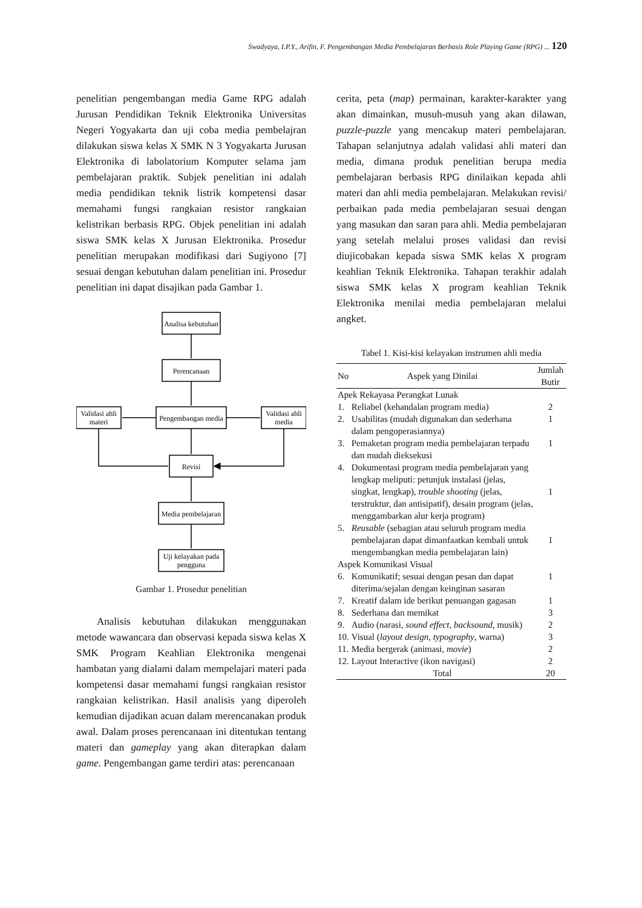Swadyaya, I.P.Y., Arifin, F. Pengembangan Media Pembelajaran Berbasis Role Playing Game (RPG) ... 120
penelitian pengembangan media Game RPG adalah Jurusan Pendidikan Teknik Elektronika Universitas Negeri Yogyakarta dan uji coba media pembelajran dilakukan siswa kelas X SMK N 3 Yogyakarta Jurusan Elektronika di labolatorium Komputer selama jam pembelajaran praktik. Subjek penelitian ini adalah media pendidikan teknik listrik kompetensi dasar memahami fungsi rangkaian resistor rangkaian kelistrikan berbasis RPG. Objek penelitian ini adalah siswa SMK kelas X Jurusan Elektronika. Prosedur penelitian merupakan modifikasi dari Sugiyono [7] sesuai dengan kebutuhan dalam penelitian ini. Prosedur penelitian ini dapat disajikan pada Gambar 1.
Analisa kebutuhan
Perencanaan
Pengembangan media
Validasi ahli
materi
Validasi ahli
media
Revisi
Media pembelajaran
Uji kelayakan pada
pengguna
Gambar 1. Prosedur penelitian
  Analisis kebutuhan dilakukan menggunakan metode wawancara dan observasi kepada siswa kelas X SMK Program Keahlian Elektronika mengenai hambatan yang dialami dalam mempelajari materi pada kompetensi dasar memahami fungsi rangkaian resistor rangkaian kelistrikan. Hasil analisis yang diperoleh kemudian dijadikan acuan dalam merencanakan produk awal. Dalam proses perencanaan ini ditentukan tentang materi dan gameplay yang akan diterapkan dalam game. Pengembangan game terdiri atas: perencanaan
cerita, peta (map) permainan, karakter-karakter yang akan dimainkan, musuh-musuh yang akan dilawan, puzzle-puzzle yang mencakup materi pembelajaran. Tahapan selanjutnya adalah validasi ahli materi dan media, dimana produk penelitian berupa media pembelajaran berbasis RPG dinilaikan kepada ahli materi dan ahli media pembelajaran. Melakukan revisi/ perbaikan pada media pembelajaran sesuai dengan yang masukan dan saran para ahli. Media pembelajaran yang setelah melalui proses validasi dan revisi diujicobakan kepada siswa SMK kelas X program keahlian Teknik Elektronika. Tahapan terakhir adalah siswa SMK kelas X program keahlian Teknik Elektronika menilai media pembelajaran melalui angket.
Tabel 1. Kisi-kisi kelayakan instrumen ahli media
| No | Aspek yang Dinilai | Jumlah Butir |
| --- | --- | --- |
| Apek Rekayasa Perangkat Lunak | | |
| 1. | Reliabel (kehandalan program media) | 2 |
| 2. | Usabilitas (mudah digunakan dan sederhana dalam pengoperasiannya) | 1 |
| 3. | Pemaketan program media pembelajaran terpadu dan mudah dieksekusi | 1 |
| 4. | Dokumentasi program media pembelajaran yang lengkap meliputi: petunjuk instalasi (jelas, singkat, lengkap), trouble shooting (jelas, terstruktur, dan antisipatif), desain program (jelas, menggambarkan alur kerja program) | 1 |
| 5. | Reusable (sebagian atau seluruh program media pembelajaran dapat dimanfaatkan kembali untuk mengembangkan media pembelajaran lain) | 1 |
| Aspek Komunikasi Visual | | |
| 6. | Komunikatif; sesuai dengan pesan dan dapat diterima/sejalan dengan keinginan sasaran | 1 |
| 7. | Kreatif dalam ide berikut penuangan gagasan | 1 |
| 8. | Sederhana dan memikat | 3 |
| 9. | Audio (narasi, sound effect, backsound , musik) | 2 |
| 10. | Visual ( layout design, typography , warna) | 3 |
| 11. | Media bergerak (animasi, movie ) | 2 |
| 12. | Layout Interactive (ikon navigasi) | 2 |
| | Total | 20 |